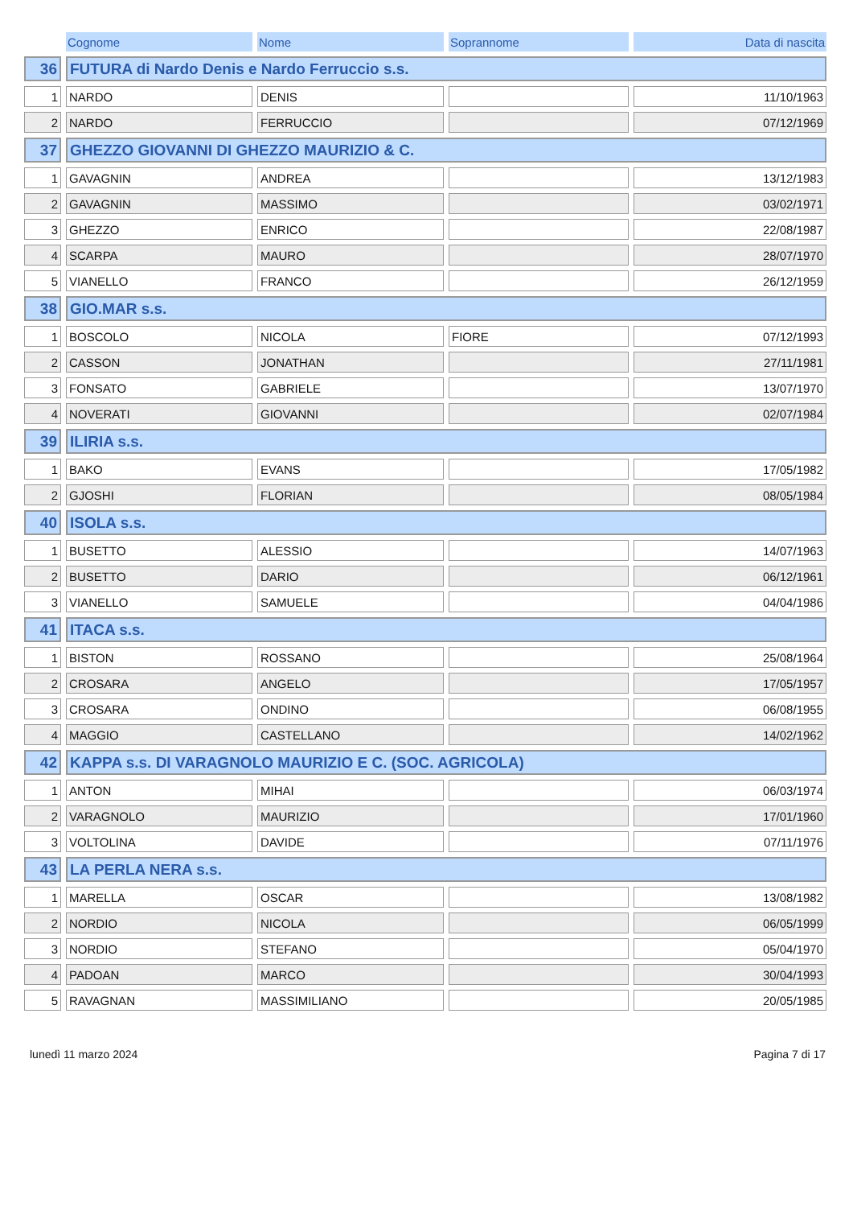| | Cognome | Nome | Soprannome | Data di nascita |
| --- | --- | --- | --- | --- |
| 36 | FUTURA di Nardo Denis e Nardo Ferruccio s.s. | | | |
| 1 | NARDO | DENIS | | 11/10/1963 |
| 2 | NARDO | FERRUCCIO | | 07/12/1969 |
| 37 | GHEZZO GIOVANNI DI GHEZZO MAURIZIO & C. | | | |
| 1 | GAVAGNIN | ANDREA | | 13/12/1983 |
| 2 | GAVAGNIN | MASSIMO | | 03/02/1971 |
| 3 | GHEZZO | ENRICO | | 22/08/1987 |
| 4 | SCARPA | MAURO | | 28/07/1970 |
| 5 | VIANELLO | FRANCO | | 26/12/1959 |
| 38 | GIO.MAR s.s. | | | |
| 1 | BOSCOLO | NICOLA | FIORE | 07/12/1993 |
| 2 | CASSON | JONATHAN | | 27/11/1981 |
| 3 | FONSATO | GABRIELE | | 13/07/1970 |
| 4 | NOVERATI | GIOVANNI | | 02/07/1984 |
| 39 | ILIRIA s.s. | | | |
| 1 | BAKO | EVANS | | 17/05/1982 |
| 2 | GJOSHI | FLORIAN | | 08/05/1984 |
| 40 | ISOLA s.s. | | | |
| 1 | BUSETTO | ALESSIO | | 14/07/1963 |
| 2 | BUSETTO | DARIO | | 06/12/1961 |
| 3 | VIANELLO | SAMUELE | | 04/04/1986 |
| 41 | ITACA s.s. | | | |
| 1 | BISTON | ROSSANO | | 25/08/1964 |
| 2 | CROSARA | ANGELO | | 17/05/1957 |
| 3 | CROSARA | ONDINO | | 06/08/1955 |
| 4 | MAGGIO | CASTELLANO | | 14/02/1962 |
| 42 | KAPPA s.s. DI VARAGNOLO MAURIZIO E C. (SOC. AGRICOLA) | | | |
| 1 | ANTON | MIHAI | | 06/03/1974 |
| 2 | VARAGNOLO | MAURIZIO | | 17/01/1960 |
| 3 | VOLTOLINA | DAVIDE | | 07/11/1976 |
| 43 | LA PERLA NERA s.s. | | | |
| 1 | MARELLA | OSCAR | | 13/08/1982 |
| 2 | NORDIO | NICOLA | | 06/05/1999 |
| 3 | NORDIO | STEFANO | | 05/04/1970 |
| 4 | PADOAN | MARCO | | 30/04/1993 |
| 5 | RAVAGNAN | MASSIMILIANO | | 20/05/1985 |
lunedì 11 marzo 2024 Pagina 7 di 17